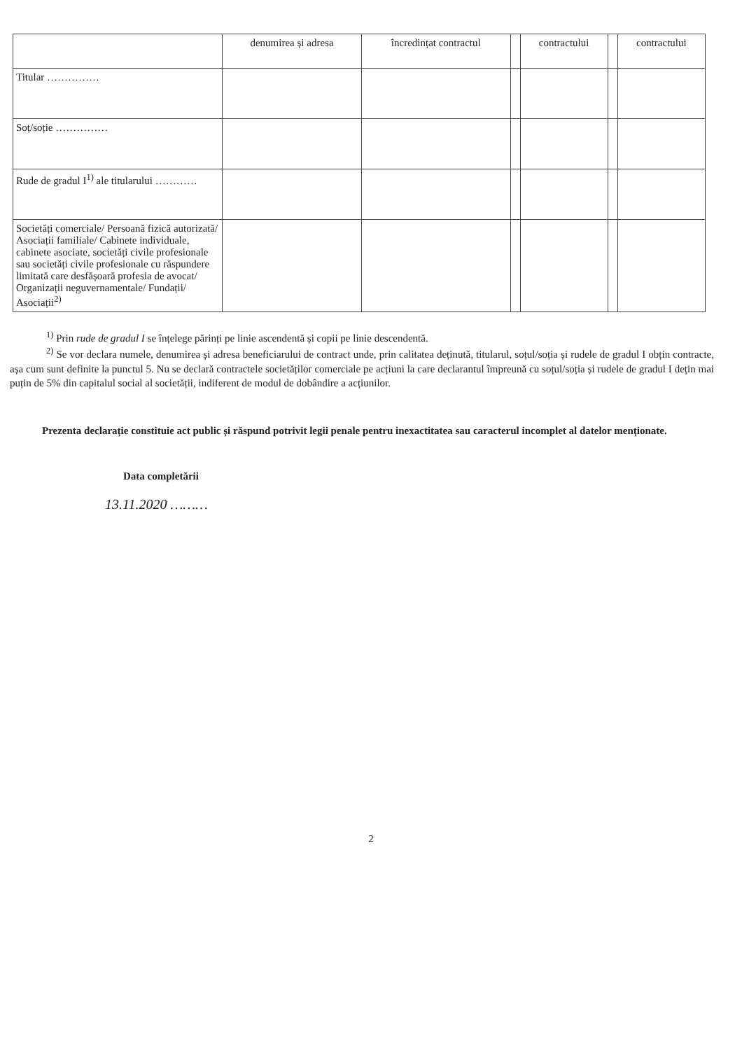| | denumirea și adresa | încredințat contractul | | contractului | | contractului |
| --- | --- | --- | --- | --- | --- | --- |
| Titular …………… | | | | | | |
| Soț/soție …………… | | | | | | |
| Rude de gradul I<sup>1)</sup> ale titularului ………… | | | | | | |
| Societăți comerciale/ Persoană fizică autorizată/ Asociații familiale/ Cabinete individuale, cabinete asociate, societăți civile profesionale sau societăți civile profesionale cu răspundere limitată care desfășoară profesia de avocat/ Organizații neguvernamentale/ Fundații/ Asociații<sup>2)</sup> | | | | | | |
<sup>1)</sup> Prin rude de gradul I se înțelege părinți pe linie ascendentă și copii pe linie descendentă.
<sup>2)</sup> Se vor declara numele, denumirea și adresa beneficiarului de contract unde, prin calitatea deținută, titularul, soțul/soția și rudele de gradul I obțin contracte, așa cum sunt definite la punctul 5. Nu se declară contractele societăților comerciale pe acțiuni la care declarantul împreună cu soțul/soția și rudele de gradul I dețin mai puțin de 5% din capitalul social al societății, indiferent de modul de dobândire a acțiunilor.
Prezenta declarație constituie act public și răspund potrivit legii penale pentru inexactitatea sau caracterul incomplet al datelor menționate.
Data completării
13.11.2020 ………
2